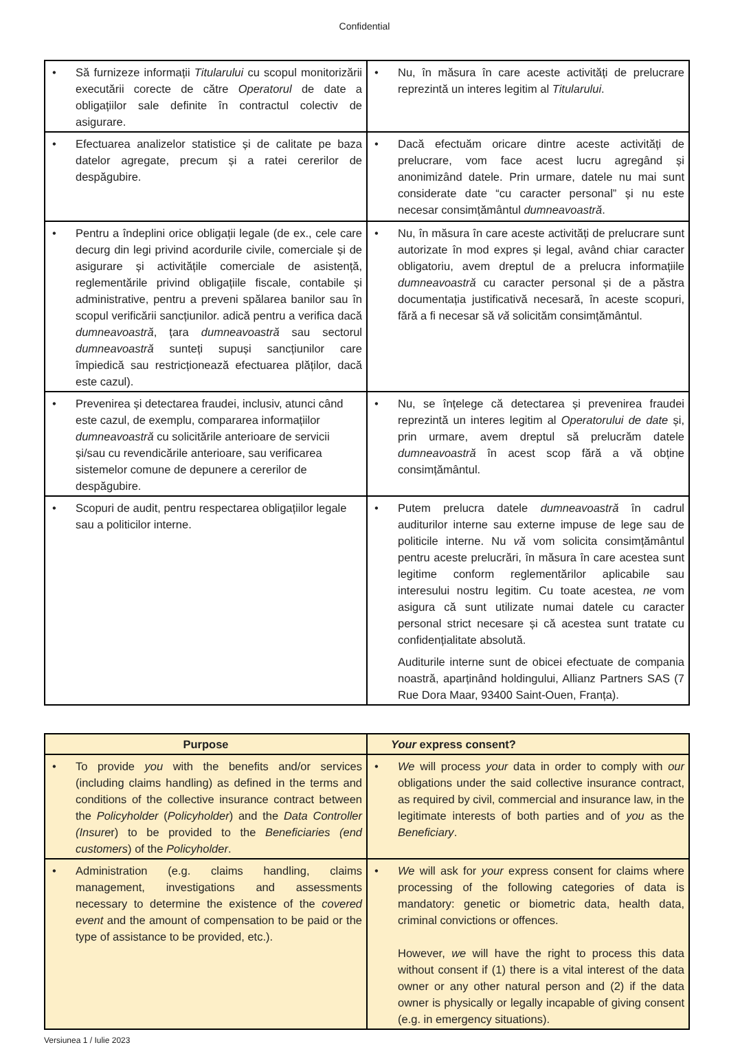Confidential
| • Să furnizeze informații Titularului cu scopul monitorizării executării corecte de către Operatorul de date a obligațiilor sale definite în contractul colectiv de asigurare. | • Nu, în măsura în care aceste activități de prelucrare reprezintă un interes legitim al Titularului . |
| • Efectuarea analizelor statistice și de calitate pe baza datelor agregate, precum și a ratei cererilor de despăgubire. | • Dacă efectuăm oricare dintre aceste activități de prelucrare, vom face acest lucru agregând și anonimizând datele. Prin urmare, datele nu mai sunt considerate date “cu caracter personal” și nu este necesar consimțământul dumneavoastră . |
| • Pentru a îndeplini orice obligații legale (de ex., cele care decurg din legi privind acordurile civile, comerciale și de asigurare și activitățile comerciale de asistență, reglementările privind obligațiile fiscale, contabile și administrative, pentru a preveni spălarea banilor sau în scopul verificării sancțiunilor. adică pentru a verifica dacă dumneavoastră , țara dumneavoastră sau sectorul dumneavoastră sunteți supuși sancțiunilor care împiedică sau restricționează efectuarea plăților, dacă este cazul). | • Nu, în măsura în care aceste activități de prelucrare sunt autorizate în mod expres și legal, având chiar caracter obligatoriu, avem dreptul de a prelucra informațiile dumneavoastră cu caracter personal și de a păstra documentația justificativă necesară, în aceste scopuri, fără a fi necesar să vă solicităm consimțământul. |
| • Prevenirea și detectarea fraudei, inclusiv, atunci când este cazul, de exemplu, compararea informațiilor dumneavoastră cu solicitările anterioare de servicii și/sau cu revendicările anterioare, sau verificarea sistemelor comune de depunere a cererilor de despăgubire. | • Nu, se înțelege că detectarea și prevenirea fraudei reprezintă un interes legitim al Operatorului de date și, prin urmare, avem dreptul să prelucrăm datele dumneavoastră în acest scop fără a vă obține consimțământul. |
| • Scopuri de audit, pentru respectarea obligațiilor legale sau a politicilor interne. | • Putem prelucra datele dumneavoastră în cadrul auditurilor interne sau externe impuse de lege sau de politicile interne. Nu vă vom solicita consimțământul pentru aceste prelucrări, în măsura în care acestea sunt legitime conform reglementărilor aplicabile sau interesului nostru legitim. Cu toate acestea, ne vom asigura că sunt utilizate numai datele cu caracter personal strict necesare și că acestea sunt tratate cu confidențialitate absolută. Auditurile interne sunt de obicei efectuate de compania noastră, aparținând holdingului, Allianz Partners SAS (7 Rue Dora Maar, 93400 Saint-Ouen, Franța). |
| Purpose | Your express consent? |
| --- | --- |
| • To provide you with the benefits and/or services (including claims handling) as defined in the terms and conditions of the collective insurance contract between the Policyholder ( Policyholder ) and the Data Controller (Insure r) to be provided to the Beneficiaries (end customers ) of the Policyholder . | • We will process your data in order to comply with our obligations under the said collective insurance contract, as required by civil, commercial and insurance law, in the legitimate interests of both parties and of you as the Beneficiary . |
| • Administration (e.g. claims handling, claims management, investigations and assessments necessary to determine the existence of the covered event and the amount of compensation to be paid or the type of assistance to be provided, etc.). | • We will ask for your express consent for claims where processing of the following categories of data is mandatory: genetic or biometric data, health data, criminal convictions or offences. However, we will have the right to process this data without consent if (1) there is a vital interest of the data owner or any other natural person and (2) if the data owner is physically or legally incapable of giving consent (e.g. in emergency situations). |
Versiunea 1 / Iulie 2023